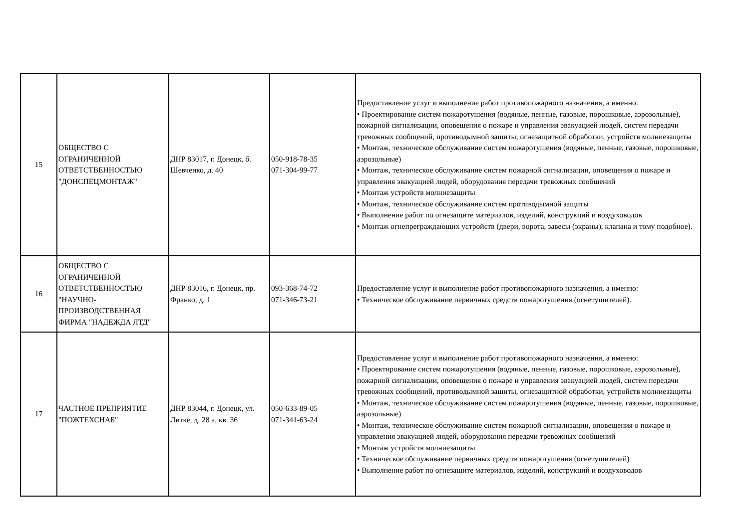| 15 | ОБЩЕСТВО С ОГРАНИЧЕННОЙ ОТВЕТСТВЕННОСТЬЮ "ДОНСПЕЦМОНТАЖ" | ДНР 83017, г. Донецк, б. Шевченко, д. 40 | 050-918-78-35 071-304-99-77 | Предоставление услуг и выполнение работ противопожарного назначения, а именно: • Проектирование систем пожаротушения (водяные, пенные, газовые, порошковые, аэрозольные), пожарной сигнализации, оповещения о пожаре и управления эвакуацией людей, систем передачи тревожных сообщений, противодымной защиты, огнезащитной обработки, устройств молниезащиты • Монтаж, техническое обслуживание систем пожаротушения (водяные, пенные, газовые, порошковые, аэрозольные) • Монтаж, техническое обслуживание систем пожарной сигнализации, оповещения о пожаре и управления эвакуацией людей, оборудования передачи тревожных сообщений • Монтаж устройств молниезащиты • Монтаж, техническое обслуживание систем противодымной защиты • Выполнение работ по огнезащите материалов, изделий, конструкций и воздуховодов • Монтаж огнепреграждающих устройств (двери, ворота, завесы (экраны), клапана и тому подобное). |
| 16 | ОБЩЕСТВО С ОГРАНИЧЕННОЙ ОТВЕТСТВЕННОСТЬЮ "НАУЧНО-ПРОИЗВОДСТВЕННАЯ ФИРМА "НАДЕЖДА ЛТД" | ДНР 83016, г. Донецк, пр. Франко, д. 1 | 093-368-74-72 071-346-73-21 | Предоставление услуг и выполнение работ противопожарного назначения, а именно: • Техническое обслуживание первичных средств пожаротушения (огнетушителей). |
| 17 | ЧАСТНОЕ ПРЕПРИЯТИЕ "ПОЖТЕХСНАБ" | ДНР 83044, г. Донецк, ул. Литке, д. 28 а, кв. 36 | 050-633-89-05 071-341-63-24 | Предоставление услуг и выполнение работ противопожарного назначения, а именно: • Проектирование систем пожаротушения (водяные, пенные, газовые, порошковые, аэрозольные), пожарной сигнализации, оповещения о пожаре и управления эвакуацией людей, систем передачи тревожных сообщений, противодымной защиты, огнезащитной обработки, устройств молниезащиты • Монтаж, техническое обслуживание систем пожаротушения (водяные, пенные, газовые, порошковые, аэрозольные) • Монтаж, техническое обслуживание систем пожарной сигнализации, оповещения о пожаре и управления эвакуацией людей, оборудования передачи тревожных сообщений • Монтаж устройств молниезащиты • Техническое обслуживание первичных средств пожаротушения (огнетушителей) • Выполнение работ по огнезащите материалов, изделий, конструкций и воздуховодов |